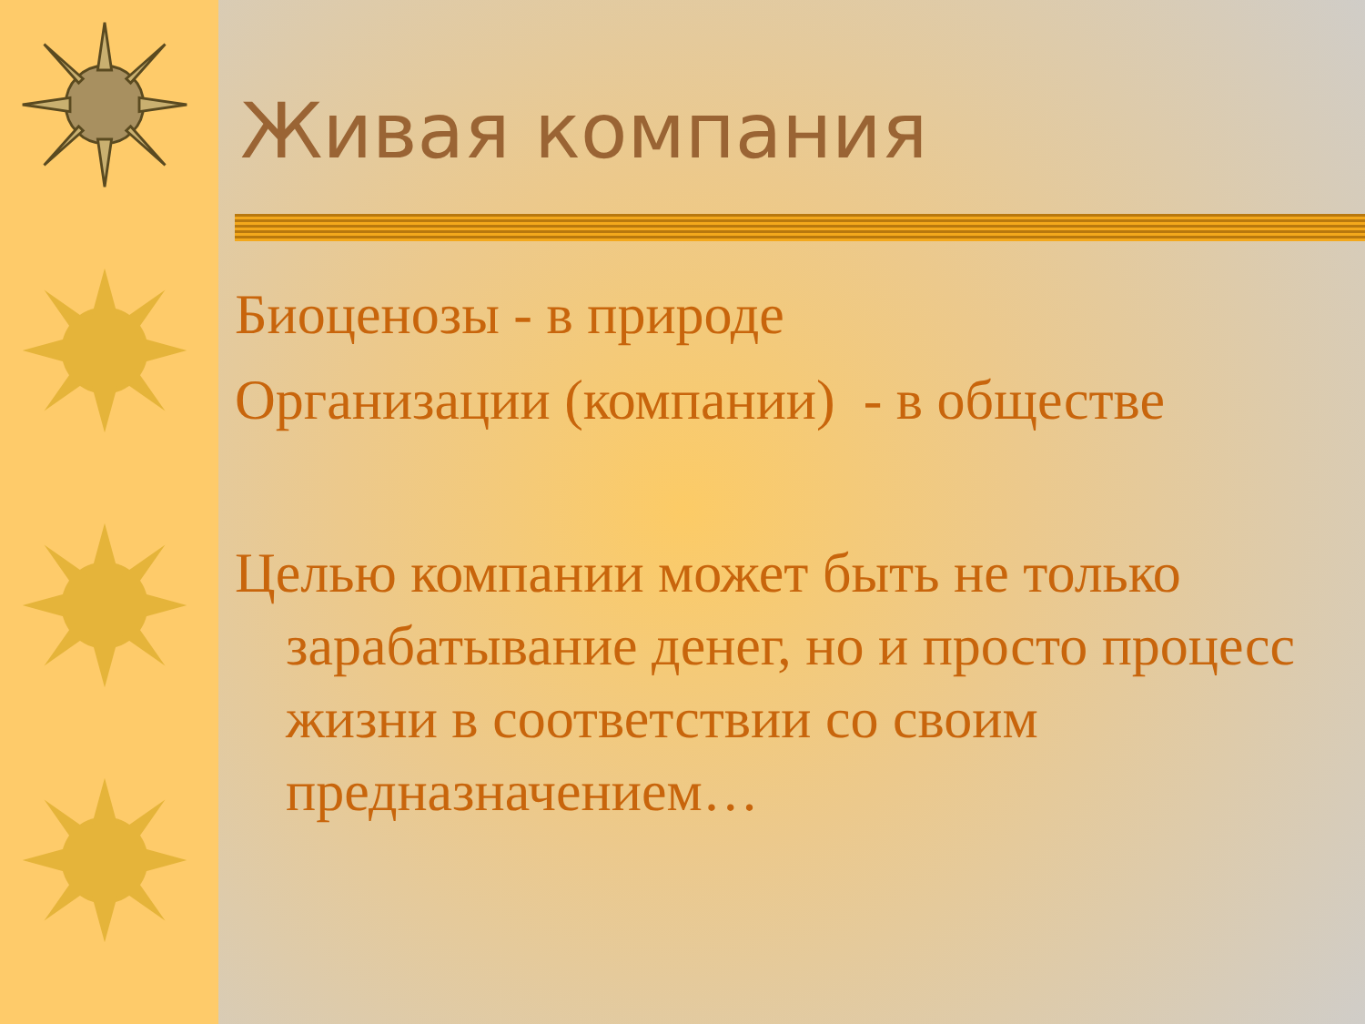Живая компания
Биоценозы - в природе
Организации (компании) - в обществе
Целью компании может быть не только зарабатывание денег, но и просто процесс жизни в соответствии со своим предназначением…